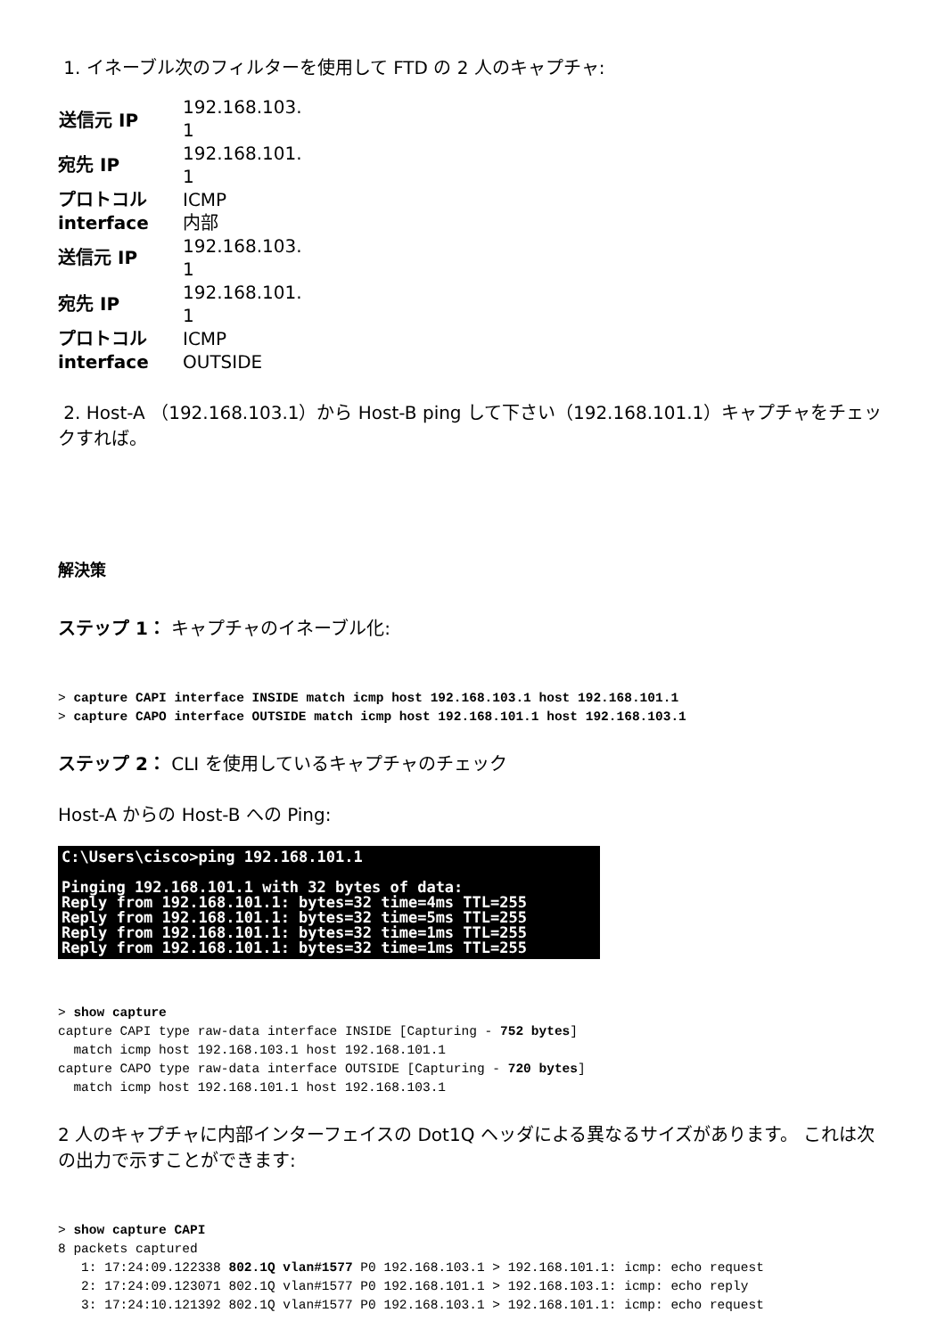1. イネーブル次のフィルターを使用して FTD の 2 人のキャプチャ:
| 送信元 IP | 192.168.103. 1 |
| 宛先 IP | 192.168.101. 1 |
| プロトコル | ICMP |
| interface | 内部 |
| 送信元 IP | 192.168.103. 1 |
| 宛先 IP | 192.168.101. 1 |
| プロトコル | ICMP |
| interface | OUTSIDE |
2. Host-A （192.168.103.1）から Host-B ping して下さい（192.168.101.1）キャプチャをチェックすれば。
解決策
ステップ 1： キャプチャのイネーブル化:
> capture CAPI interface INSIDE match icmp host 192.168.103.1 host 192.168.101.1
> capture CAPO interface OUTSIDE match icmp host 192.168.101.1 host 192.168.103.1
ステップ 2： CLI を使用しているキャプチャのチェック
Host-A からの Host-B への Ping:
C:\Users\cisco>ping 192.168.101.1 Pinging 192.168.101.1 with 32 bytes of data: Reply from 192.168.101.1: bytes=32 time=4ms TTL=255 Reply from 192.168.101.1: bytes=32 time=5ms TTL=255 Reply from 192.168.101.1: bytes=32 time=1ms TTL=255 Reply from 192.168.101.1: bytes=32 time=1ms TTL=255
> show capture
capture CAPI type raw-data interface INSIDE [Capturing - 752 bytes]
  match icmp host 192.168.103.1 host 192.168.101.1
capture CAPO type raw-data interface OUTSIDE [Capturing - 720 bytes]
  match icmp host 192.168.101.1 host 192.168.103.1
2 人のキャプチャに内部インターフェイスの Dot1Q ヘッダによる異なるサイズがあります。 これは次の出力で示すことができます:
> show capture CAPI
8 packets captured
   1: 17:24:09.122338 802.1Q vlan#1577 P0 192.168.103.1 > 192.168.101.1: icmp: echo request
   2: 17:24:09.123071 802.1Q vlan#1577 P0 192.168.101.1 > 192.168.103.1: icmp: echo reply
   3: 17:24:10.121392 802.1Q vlan#1577 P0 192.168.103.1 > 192.168.101.1: icmp: echo request